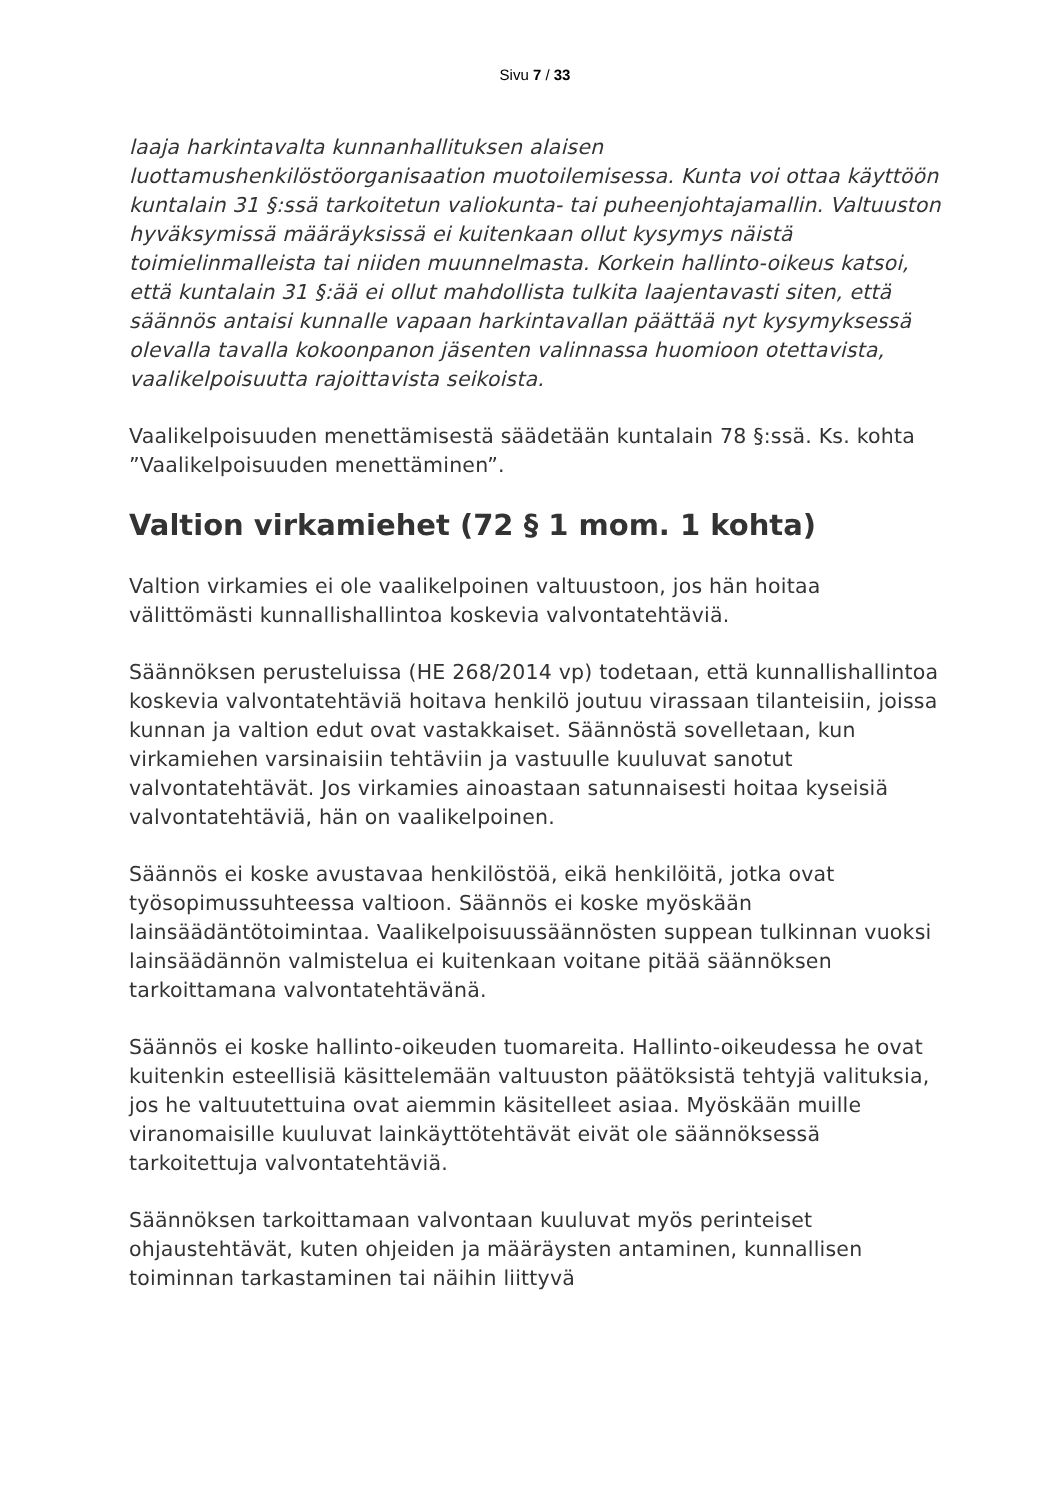Sivu 7 / 33
laaja harkintavalta kunnanhallituksen alaisen luottamushenkilöstöorganisaation muotoilemisessa. Kunta voi ottaa käyttöön kuntalain 31 §:ssä tarkoitetun valiokunta- tai puheenjohtajamallin. Valtuuston hyväksymissä määräyksissä ei kuitenkaan ollut kysymys näistä toimielinmalleista tai niiden muunnelmasta. Korkein hallinto-oikeus katsoi, että kuntalain 31 §:ää ei ollut mahdollista tulkita laajentavasti siten, että säännös antaisi kunnalle vapaan harkintavallan päättää nyt kysymyksessä olevalla tavalla kokoonpanon jäsenten valinnassa huomioon otettavista, vaalikelpoisuutta rajoittavista seikoista.
Vaalikelpoisuuden menettämisestä säädetään kuntalain 78 §:ssä. Ks. kohta ”Vaalikelpoisuuden menettäminen”.
Valtion virkamiehet (72 § 1 mom. 1 kohta)
Valtion virkamies ei ole vaalikelpoinen valtuustoon, jos hän hoitaa välittömästi kunnallishallintoa koskevia valvontatehtäviä.
Säännöksen perusteluissa (HE 268/2014 vp) todetaan, että kunnallishallintoa koskevia valvontatehtäviä hoitava henkilö joutuu virassaan tilanteisiin, joissa kunnan ja valtion edut ovat vastakkaiset. Säännöstä sovelletaan, kun virkamiehen varsinaisiin tehtäviin ja vastuulle kuuluvat sanotut valvontatehtävät. Jos virkamies ainoastaan satunnaisesti hoitaa kyseisiä valvontatehtäviä, hän on vaalikelpoinen.
Säännös ei koske avustavaa henkilöstöä, eikä henkilöitä, jotka ovat työsopimussuhteessa valtioon. Säännös ei koske myöskään lainsäädäntötoimintaa. Vaalikelpoisuussäännösten suppean tulkinnan vuoksi lainsäädännön valmistelua ei kuitenkaan voitane pitää säännöksen tarkoittamana valvontatehtävänä.
Säännös ei koske hallinto-oikeuden tuomareita. Hallinto-oikeudessa he ovat kuitenkin esteellisiä käsittelemään valtuuston päätöksistä tehtyjä valituksia, jos he valtuutettuina ovat aiemmin käsitelleet asiaa. Myöskään muille viranomaisille kuuluvat lainkäyttötehtävät eivät ole säännöksessä tarkoitettuja valvontatehtäviä.
Säännöksen tarkoittamaan valvontaan kuuluvat myös perinteiset ohjaustehtävät, kuten ohjeiden ja määräysten antaminen, kunnallisen toiminnan tarkastaminen tai näihin liittyvä